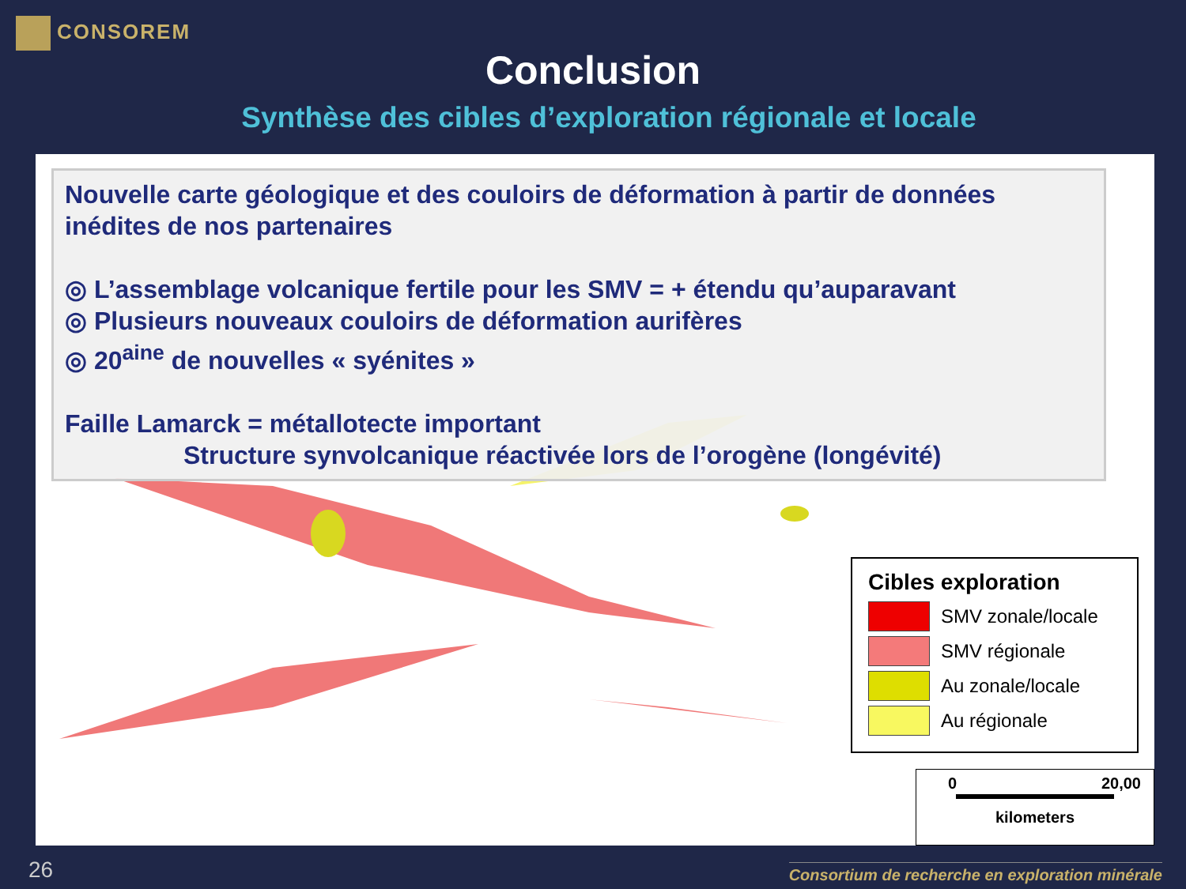CONSOREM
Conclusion
Synthèse des cibles d’exploration régionale et locale
Nouvelle carte géologique et des couloirs de déformation à partir de données inédites de nos partenaires
◎ L’assemblage volcanique fertile pour les SMV = + étendu qu’auparavant
◎ Plusieurs nouveaux couloirs de déformation aurifères
◎ 20<sup>aine</sup> de nouvelles « syénites »
Faille Lamarck = métallotecte important
Structure synvolcanique réactivée lors de l’orogène (longévité)
Cibles exploration
SMV zonale/locale
SMV régionale
Au zonale/locale
Au régionale
0 20,00
kilometers
26
Consortium de recherche en exploration minérale